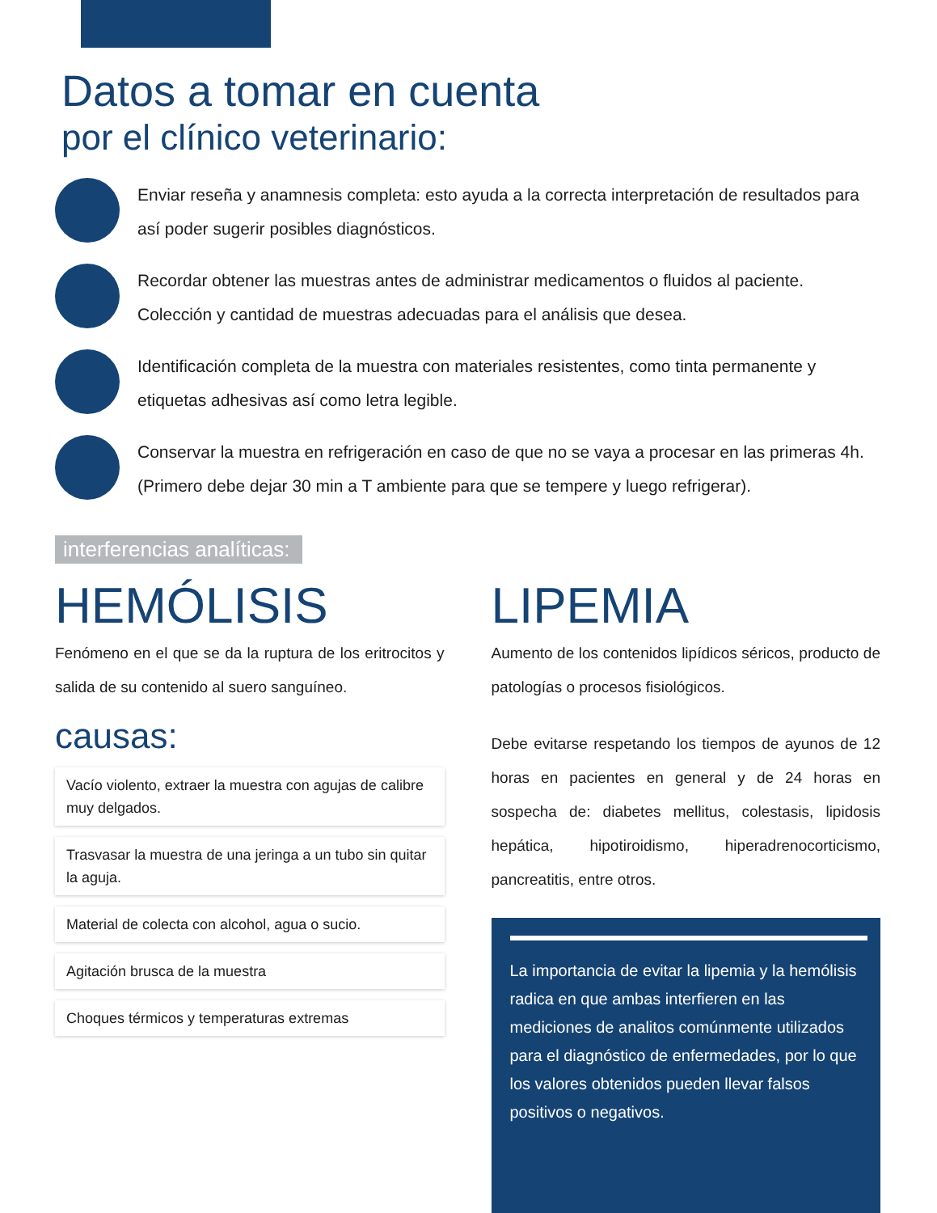Datos a tomar en cuenta
por el clínico veterinario:
Enviar reseña y anamnesis completa: esto ayuda a la correcta interpretación de resultados para así poder sugerir posibles diagnósticos.
Recordar obtener las muestras antes de administrar medicamentos o fluidos al paciente. Colección y cantidad de muestras adecuadas para el análisis que desea.
Identificación completa de la muestra con materiales resistentes, como tinta permanente y etiquetas adhesivas así como letra legible.
Conservar la muestra en refrigeración en caso de que no se vaya a procesar en las primeras 4h. (Primero debe dejar 30 min a T ambiente para que se tempere y luego refrigerar).
interferencias analíticas:
HEMÓLISIS
Fenómeno en el que se da la ruptura de los eritrocitos y salida de su contenido al suero sanguíneo.
causas:
Vacío violento, extraer la muestra con agujas de calibre muy delgados.
Trasvasar la muestra de una jeringa a un tubo sin quitar la aguja.
Material de colecta con alcohol, agua o sucio.
Agitación brusca de la muestra
Choques térmicos y temperaturas extremas
LIPEMIA
Aumento de los contenidos lipídicos séricos, producto de patologías o procesos fisiológicos.
Debe evitarse respetando los tiempos de ayunos de 12 horas en pacientes en general y de 24 horas en sospecha de: diabetes mellitus, colestasis, lipidosis hepática, hipotiroidismo, hiperadrenocorticismo, pancreatitis, entre otros.
La importancia de evitar la lipemia y la hemólisis radica en que ambas interfieren en las mediciones de analitos comúnmente utilizados para el diagnóstico de enfermedades, por lo que los valores obtenidos pueden llevar falsos positivos o negativos.